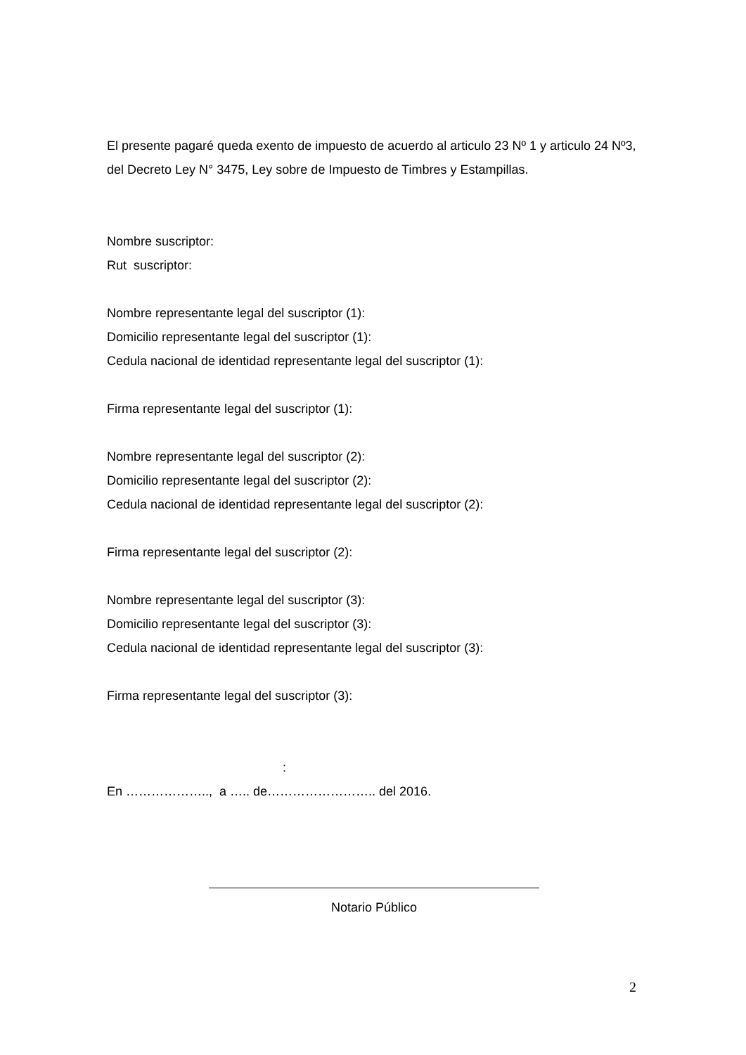El presente pagaré queda exento de impuesto de acuerdo al articulo 23 Nº 1 y articulo 24 Nº3, del Decreto Ley N° 3475, Ley sobre de Impuesto de Timbres y Estampillas.
Nombre suscriptor:
Rut suscriptor:
Nombre representante legal del suscriptor (1):
Domicilio representante legal del suscriptor (1):
Cedula nacional de identidad representante legal del suscriptor (1):
Firma representante legal del suscriptor (1):
Nombre representante legal del suscriptor (2):
Domicilio representante legal del suscriptor (2):
Cedula nacional de identidad representante legal del suscriptor (2):
Firma representante legal del suscriptor (2):
Nombre representante legal del suscriptor (3):
Domicilio representante legal del suscriptor (3):
Cedula nacional de identidad representante legal del suscriptor (3):
Firma representante legal del suscriptor (3):
:
En ……………….., a ….. de…………………….. del 2016.
Notario Público
2